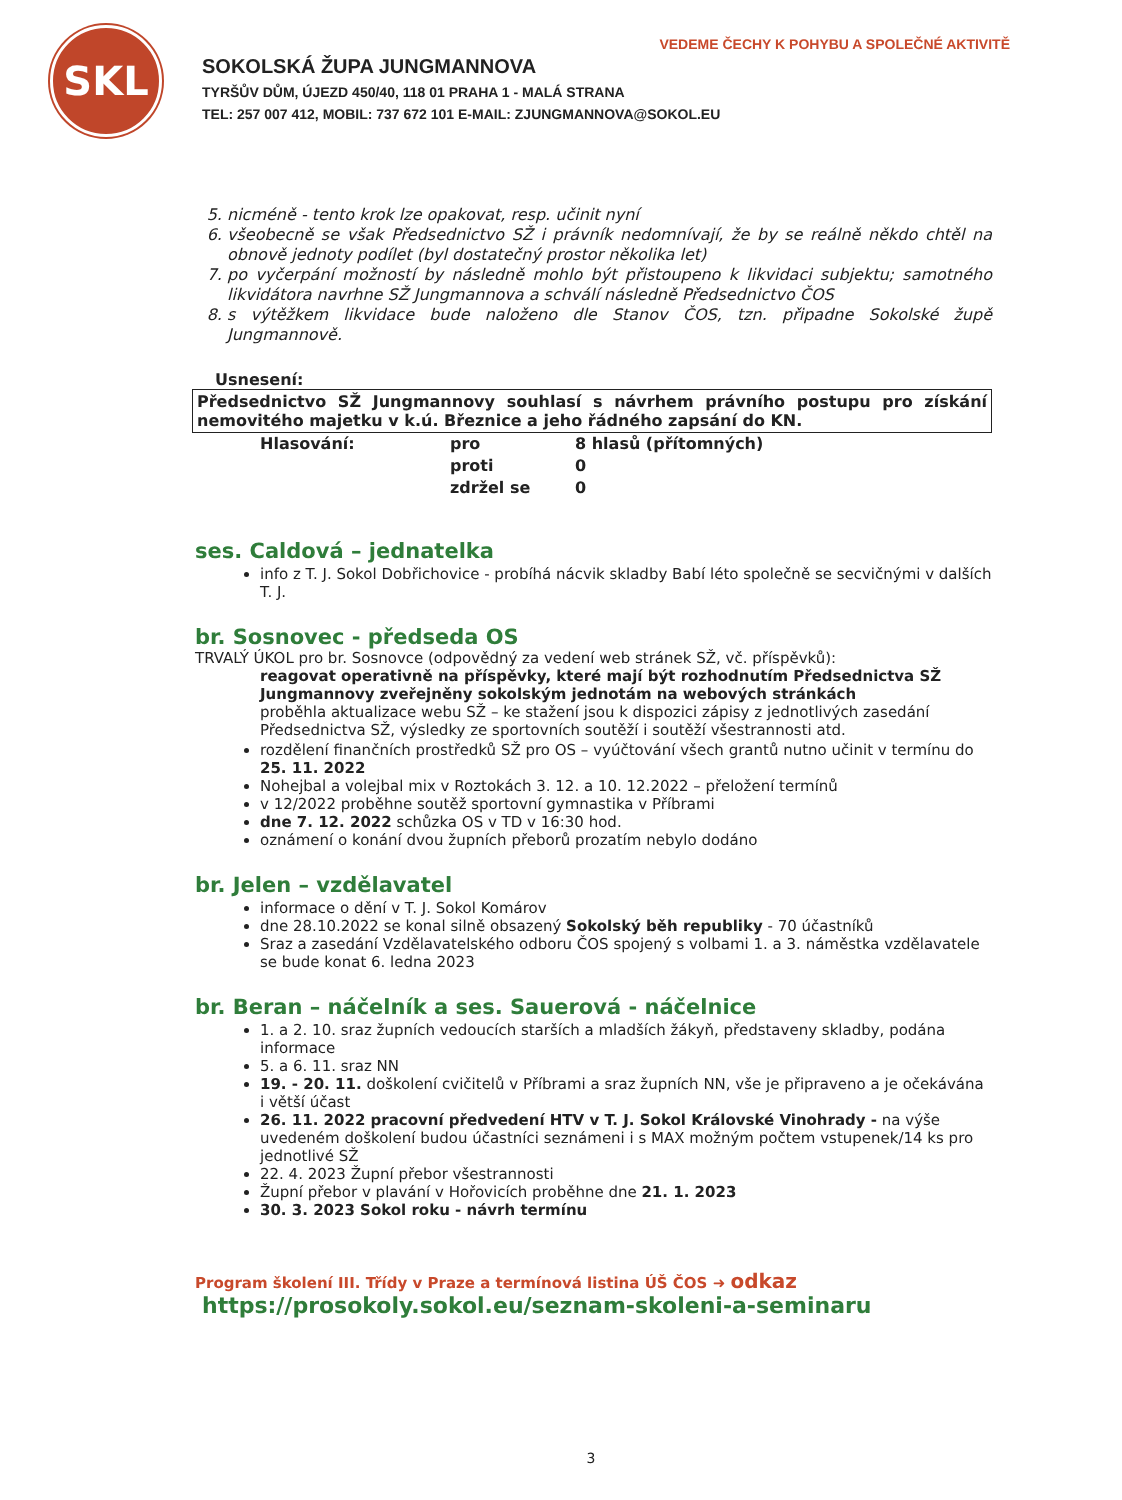SKL
SOKOLSKÁ ŽUPA JUNGMANNOVA
TYRŠŮV DŮM, ÚJEZD 450/40, 118 01 PRAHA 1 - MALÁ STRANA
TEL: 257 007 412, MOBIL: 737 672 101 E-MAIL: ZJUNGMANNOVA@SOKOL.EU
VEDEME ČECHY K POHYBU A SPOLEČNÉ AKTIVITĚ
5. nicméně - tento krok lze opakovat, resp. učinit nyní
6. všeobecně se však Předsednictvo SŽ i právník nedomnívají, že by se reálně někdo chtěl na obnově jednoty podílet (byl dostatečný prostor několika let)
7. po vyčerpání možností by následně mohlo být přistoupeno k likvidaci subjektu; samotného likvidátora navrhne SŽ Jungmannova a schválí následně Předsednictvo ČOS
8. s výtěžkem likvidace bude naloženo dle Stanov ČOS, tzn. připadne Sokolské župě Jungmannově.
Usnesení:
Předsednictvo SŽ Jungmannovy souhlasí s návrhem právního postupu pro získání nemovitého majetku v k.ú. Březnice a jeho řádného zapsání do KN.
Hlasování: pro 8 hlasů (přítomných) proti 0 zdržel se 0
ses. Caldová – jednatelka
info z T. J. Sokol Dobřichovice - probíhá nácvik skladby Babí léto společně se secvičnými v dalších T. J.
br. Sosnovec - předseda OS
TRVALÝ ÚKOL pro br. Sosnovce (odpovědný za vedení web stránek SŽ, vč. příspěvků):
reagovat operativně na příspěvky, které mají být rozhodnutím Předsednictva SŽ Jungmannovy zveřejněny sokolským jednotám na webových stránkách
proběhla aktualizace webu SŽ – ke stažení jsou k dispozici zápisy z jednotlivých zasedání Předsednictva SŽ, výsledky ze sportovních soutěží i soutěží všestrannosti atd.
rozdělení finančních prostředků SŽ pro OS – vyúčtování všech grantů nutno učinit v termínu do 25. 11. 2022
Nohejbal a volejbal mix v Roztokách 3. 12. a 10. 12.2022 – přeložení termínů
v 12/2022 proběhne soutěž sportovní gymnastika v Příbrami
dne 7. 12. 2022 schůzka OS v TD v 16:30 hod.
oznámení o konání dvou župních přeborů prozatím nebylo dodáno
br. Jelen – vzdělavatel
informace o dění v T. J. Sokol Komárov
dne 28.10.2022 se konal silně obsazený Sokolský běh republiky - 70 účastníků
Sraz a zasedání Vzdělavatelského odboru ČOS spojený s volbami 1. a 3. náměstka vzdělavatele se bude konat 6. ledna 2023
br. Beran – náčelník a ses. Sauerová - náčelnice
1. a 2. 10. sraz župních vedoucích starších a mladších žákyň, představeny skladby, podána informace
5. a 6. 11. sraz NN
19. - 20. 11. doškolení cvičitelů v Příbrami a sraz župních NN, vše je připraveno a je očekávána i větší účast
26. 11. 2022 pracovní předvedení HTV v T. J. Sokol Královské Vinohrady - na výše uvedeném doškolení budou účastníci seznámeni i s MAX možným počtem vstupenek/14 ks pro jednotlivé SŽ
22. 4. 2023 Župní přebor všestrannosti
Župní přebor v plavání v Hořovicích proběhne dne 21. 1. 2023
30. 3. 2023 Sokol roku - návrh termínu
Program školení III. Třídy v Praze a termínová listina ÚŠ ČOS ➜ odkaz
https://prosokoly.sokol.eu/seznam-skoleni-a-seminaru
3